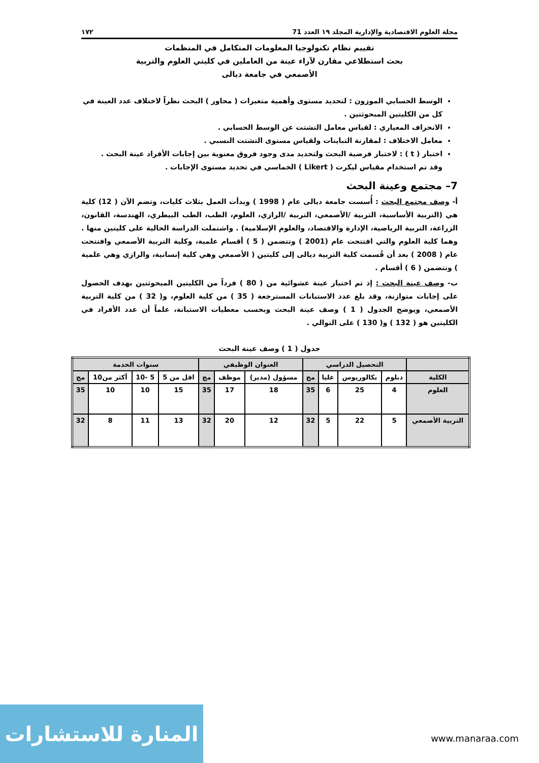مجلة العلوم الاقتصادية والإدارية المجلد ١٩ العدد 71 ١٧٢
تقييم نظام تكنولوجيا المعلومات المتكامل في المنظمات
بحث استطلاعي مقارن لآراء عينة من العاملين في كليتي العلوم والتربية
الأصمعي في جامعة ديالى
الوسط الحسابي الموزون : لتحديد مستوى وأهمية متغيرات ( محاور ) البحث نظراً لاختلاف عدد العينة في كل من الكليتين المبحوثتين .
الانحراف المعياري : لقياس معامل التشتت عن الوسط الحسابي .
معامل الاختلاف : لمقارنة التباينات ولقياس مستوى التشتت النسبي .
اختبار ( t ) : لاختبار فرضية البحث ولتحديد مدى وجود فروق معنوية بين إجابات الأفراد عينة البحث .
وقد تم استخدام مقياس ليكرت ( Likert ) الخماسي في تحديد مستوى الإجابات .
7– مجتمع وعينة البحث
أ- وصف مجتمع البحث : أُسست جامعة ديالى عام ( 1998 ) وبدأت العمل بثلاث كليات، وتضم الآن ( 12) كلية هي (التربية الأساسية، التربية /الأصمعي، التربية /الرازي، العلوم، الطب، الطب البيطري، الهندسة، القانون، الزراعة، التربية الرياضية، الإدارة والاقتصاد، والعلوم الإسلامية) . واشتملت الدراسة الحالية على كليتين منها . وهما كلية العلوم والتي افتتحت عام (2001 ) وتتضمن ( 5 ) أقسام علمية، وكلية التربية الأصمعي وافتتحت عام ( 2008 ) بعد أن قُسمت كلية التربية ديالى إلى كليتين ( الأصمعي وهي كلية إنسانية، والرازي وهي علمية ) وتتضمن ( 6 ) أقسام .
ب- وصف عينة البحث : إذ تم اختيار عينة عشوائية من ( 80 ) فرداً من الكليتين المبحوثتين بهدف الحصول على إجابات متوازنة، وقد بلغ عدد الاستبانات المسترجعة ( 35 ) من كلية العلوم، و( 32 ) من كلية التربية الأصمعي، ويوضح الجدول ( 1 ) وصف عينة البحث وبحسب معطيات الاستبانة، علماً أن عدد الأفراد في الكليتين هو ( 132 ) و( 130 ) على التوالي .
جدول ( 1 ) وصف عينة البحث
| | التحصيل الدراسي | | | | العنوان الوظيفي | | | سنوات الخدمة | | | |
| --- | --- | --- | --- | --- | --- | --- | --- | --- | --- | --- | --- |
| الكلية | دبلوم | بكالوريوس | عليا | مج | مسؤول (مدير) | موظف | مج | اقل من 5 | 5 -10 | أكثر من10 | مج |
| العلوم | 4 | 25 | 6 | 35 | 18 | 17 | 35 | 15 | 10 | 10 | 35 |
| التربية الأصمعي | 5 | 22 | 5 | 32 | 12 | 20 | 32 | 13 | 11 | 8 | 32 |
المنارة للاستشارات
www.manaraa.com